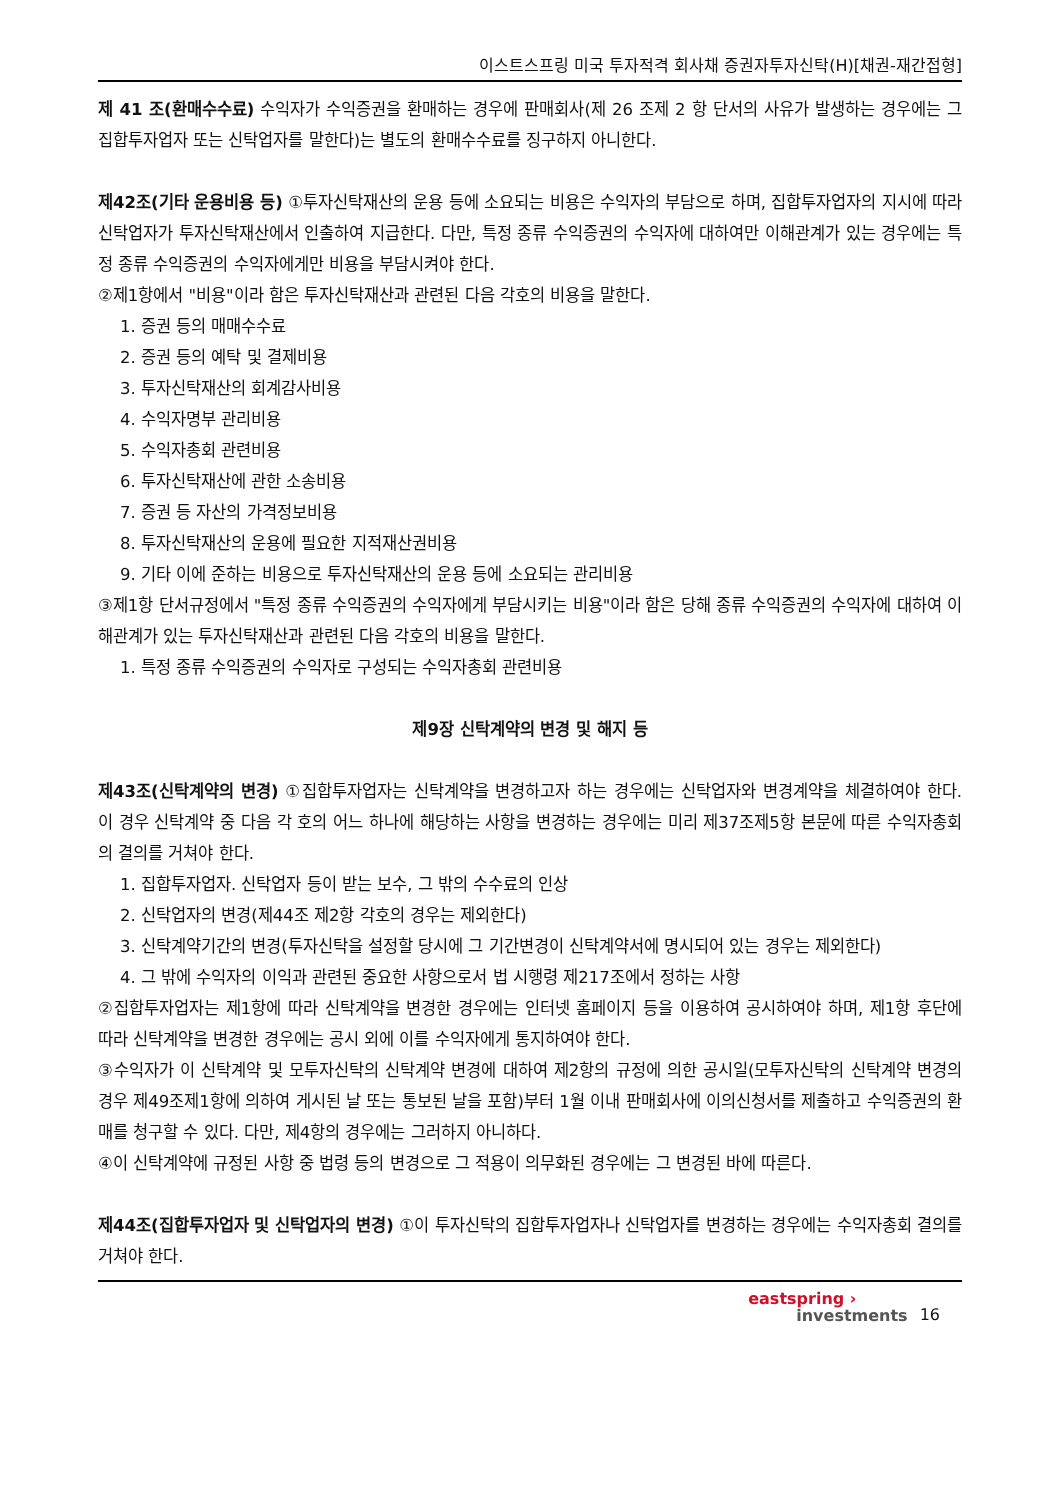이스트스프링 미국 투자적격 회사채 증권자투자신탁(H)[채권-재간접형]
제 41 조(환매수수료) 수익자가 수익증권을 환매하는 경우에 판매회사(제 26 조제 2 항 단서의 사유가 발생하는 경우에는 그 집합투자업자 또는 신탁업자를 말한다)는 별도의 환매수수료를 징구하지 아니한다.
제42조(기타 운용비용 등) ①투자신탁재산의 운용 등에 소요되는 비용은 수익자의 부담으로 하며, 집합투자업자의 지시에 따라 신탁업자가 투자신탁재산에서 인출하여 지급한다. 다만, 특정 종류 수익증권의 수익자에 대하여만 이해관계가 있는 경우에는 특정 종류 수익증권의 수익자에게만 비용을 부담시켜야 한다.
②제1항에서 "비용"이라 함은 투자신탁재산과 관련된 다음 각호의 비용을 말한다.
1. 증권 등의 매매수수료
2. 증권 등의 예탁 및 결제비용
3. 투자신탁재산의 회계감사비용
4. 수익자명부 관리비용
5. 수익자총회 관련비용
6. 투자신탁재산에 관한 소송비용
7. 증권 등 자산의 가격정보비용
8. 투자신탁재산의 운용에 필요한 지적재산권비용
9. 기타 이에 준하는 비용으로 투자신탁재산의 운용 등에 소요되는 관리비용
③제1항 단서규정에서 "특정 종류 수익증권의 수익자에게 부담시키는 비용"이라 함은 당해 종류 수익증권의 수익자에 대하여 이해관계가 있는 투자신탁재산과 관련된 다음 각호의 비용을 말한다.
1. 특정 종류 수익증권의 수익자로 구성되는 수익자총회 관련비용
제9장 신탁계약의 변경 및 해지 등
제43조(신탁계약의 변경) ①집합투자업자는 신탁계약을 변경하고자 하는 경우에는 신탁업자와 변경계약을 체결하여야 한다. 이 경우 신탁계약 중 다음 각 호의 어느 하나에 해당하는 사항을 변경하는 경우에는 미리 제37조제5항 본문에 따른 수익자총회의 결의를 거쳐야 한다.
1. 집합투자업자. 신탁업자 등이 받는 보수, 그 밖의 수수료의 인상
2. 신탁업자의 변경(제44조 제2항 각호의 경우는 제외한다)
3. 신탁계약기간의 변경(투자신탁을 설정할 당시에 그 기간변경이 신탁계약서에 명시되어 있는 경우는 제외한다)
4. 그 밖에 수익자의 이익과 관련된 중요한 사항으로서 법 시행령 제217조에서 정하는 사항
②집합투자업자는 제1항에 따라 신탁계약을 변경한 경우에는 인터넷 홈페이지 등을 이용하여 공시하여야 하며, 제1항 후단에 따라 신탁계약을 변경한 경우에는 공시 외에 이를 수익자에게 통지하여야 한다.
③수익자가 이 신탁계약 및 모투자신탁의 신탁계약 변경에 대하여 제2항의 규정에 의한 공시일(모투자신탁의 신탁계약 변경의 경우 제49조제1항에 의하여 게시된 날 또는 통보된 날을 포함)부터 1월 이내 판매회사에 이의신청서를 제출하고 수익증권의 환매를 청구할 수 있다. 다만, 제4항의 경우에는 그러하지 아니하다.
④이 신탁계약에 규정된 사항 중 법령 등의 변경으로 그 적용이 의무화된 경우에는 그 변경된 바에 따른다.
제44조(집합투자업자 및 신탁업자의 변경) ①이 투자신탁의 집합투자업자나 신탁업자를 변경하는 경우에는 수익자총회 결의를 거쳐야 한다.
eastspring ›
investments
16